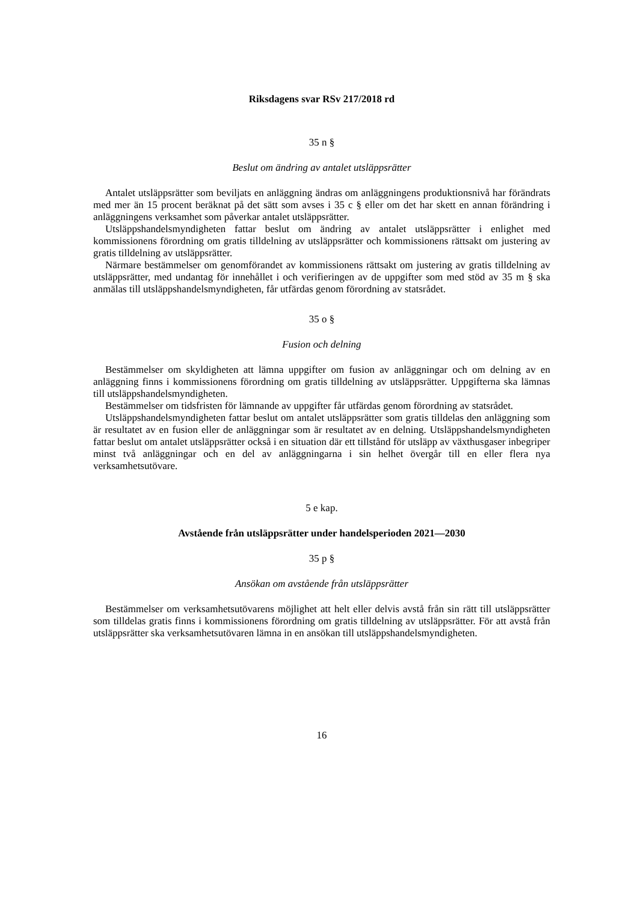Riksdagens svar RSv 217/2018 rd
35 n §
Beslut om ändring av antalet utsläppsrätter
Antalet utsläppsrätter som beviljats en anläggning ändras om anläggningens produktionsnivå har förändrats med mer än 15 procent beräknat på det sätt som avses i 35 c § eller om det har skett en annan förändring i anläggningens verksamhet som påverkar antalet utsläppsrätter.
Utsläppshandelsmyndigheten fattar beslut om ändring av antalet utsläppsrätter i enlighet med kommissionens förordning om gratis tilldelning av utsläppsrätter och kommissionens rättsakt om justering av gratis tilldelning av utsläppsrätter.
Närmare bestämmelser om genomförandet av kommissionens rättsakt om justering av gratis tilldelning av utsläppsrätter, med undantag för innehållet i och verifieringen av de uppgifter som med stöd av 35 m § ska anmälas till utsläppshandelsmyndigheten, får utfärdas genom förordning av statsrådet.
35 o §
Fusion och delning
Bestämmelser om skyldigheten att lämna uppgifter om fusion av anläggningar och om delning av en anläggning finns i kommissionens förordning om gratis tilldelning av utsläppsrätter. Uppgifterna ska lämnas till utsläppshandelsmyndigheten.
Bestämmelser om tidsfristen för lämnande av uppgifter får utfärdas genom förordning av statsrådet.
Utsläppshandelsmyndigheten fattar beslut om antalet utsläppsrätter som gratis tilldelas den anläggning som är resultatet av en fusion eller de anläggningar som är resultatet av en delning. Utsläppshandelsmyndigheten fattar beslut om antalet utsläppsrätter också i en situation där ett tillstånd för utsläpp av växthusgaser inbegriper minst två anläggningar och en del av anläggningarna i sin helhet övergår till en eller flera nya verksamhetsutövare.
5 e kap.
Avstående från utsläppsrätter under handelsperioden 2021—2030
35 p §
Ansökan om avstående från utsläppsrätter
Bestämmelser om verksamhetsutövarens möjlighet att helt eller delvis avstå från sin rätt till utsläppsrätter som tilldelas gratis finns i kommissionens förordning om gratis tilldelning av utsläppsrätter. För att avstå från utsläppsrätter ska verksamhetsutövaren lämna in en ansökan till utsläppshandelsmyndigheten.
16